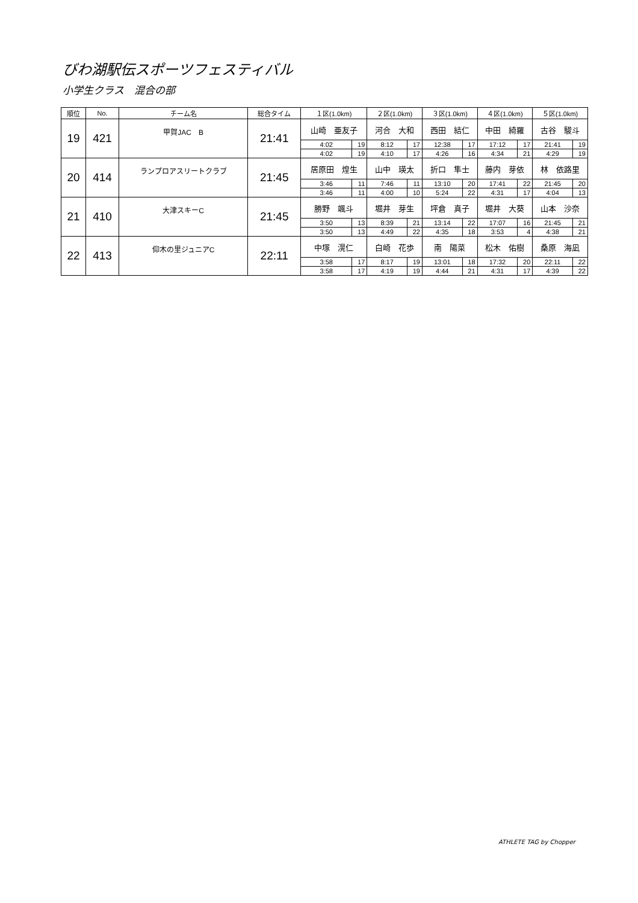びわ湖駅伝スポーツフェスティバル
小学生クラス　混合の部
| 順位 | No. | チーム名 | 総合タイム | １区(1.0km) | | ２区(1.0km) | | ３区(1.0km) | | ４区(1.0km) | | ５区(1.0km) | |
| --- | --- | --- | --- | --- | --- | --- | --- | --- | --- | --- | --- | --- | --- |
| 19 | 421 | 甲賀JAC B | 21:41 | 山崎 亜友子 | | 河合 大和 | | 西田 結仁 | | 中田 綺羅 | | 古谷 駿斗 | |
| | | | | 4:02 | 19 | 8:12 | 17 | 12:38 | 17 | 17:12 | 17 | 21:41 | 19 |
| | | | | 4:02 | 19 | 4:10 | 17 | 4:26 | 16 | 4:34 | 21 | 4:29 | 19 |
| 20 | 414 | ランプロアスリートクラブ | 21:45 | 居原田 煌生 | | 山中 瑛太 | | 折口 隼士 | | 藤内 芽依 | | 林 依路里 | |
| | | | | 3:46 | 11 | 7:46 | 11 | 13:10 | 20 | 17:41 | 22 | 21:45 | 20 |
| | | | | 3:46 | 11 | 4:00 | 10 | 5:24 | 22 | 4:31 | 17 | 4:04 | 13 |
| 21 | 410 | 大津スキーC | 21:45 | 勝野 颯斗 | | 堀井 芽生 | | 坪倉 真子 | | 堀井 大葵 | | 山本 沙奈 | |
| | | | | 3:50 | 13 | 8:39 | 21 | 13:14 | 22 | 17:07 | 16 | 21:45 | 21 |
| | | | | 3:50 | 13 | 4:49 | 22 | 4:35 | 18 | 3:53 | 4 | 4:38 | 21 |
| 22 | 413 | 仰木の里ジュニアC | 22:11 | 中塚 滉仁 | | 白崎 花歩 | | 南 陽菜 | | 松木 佑樹 | | 桑原 海凪 | |
| | | | | 3:58 | 17 | 8:17 | 19 | 13:01 | 18 | 17:32 | 20 | 22:11 | 22 |
| | | | | 3:58 | 17 | 4:19 | 19 | 4:44 | 21 | 4:31 | 17 | 4:39 | 22 |
ATHLETE TAG by Chopper